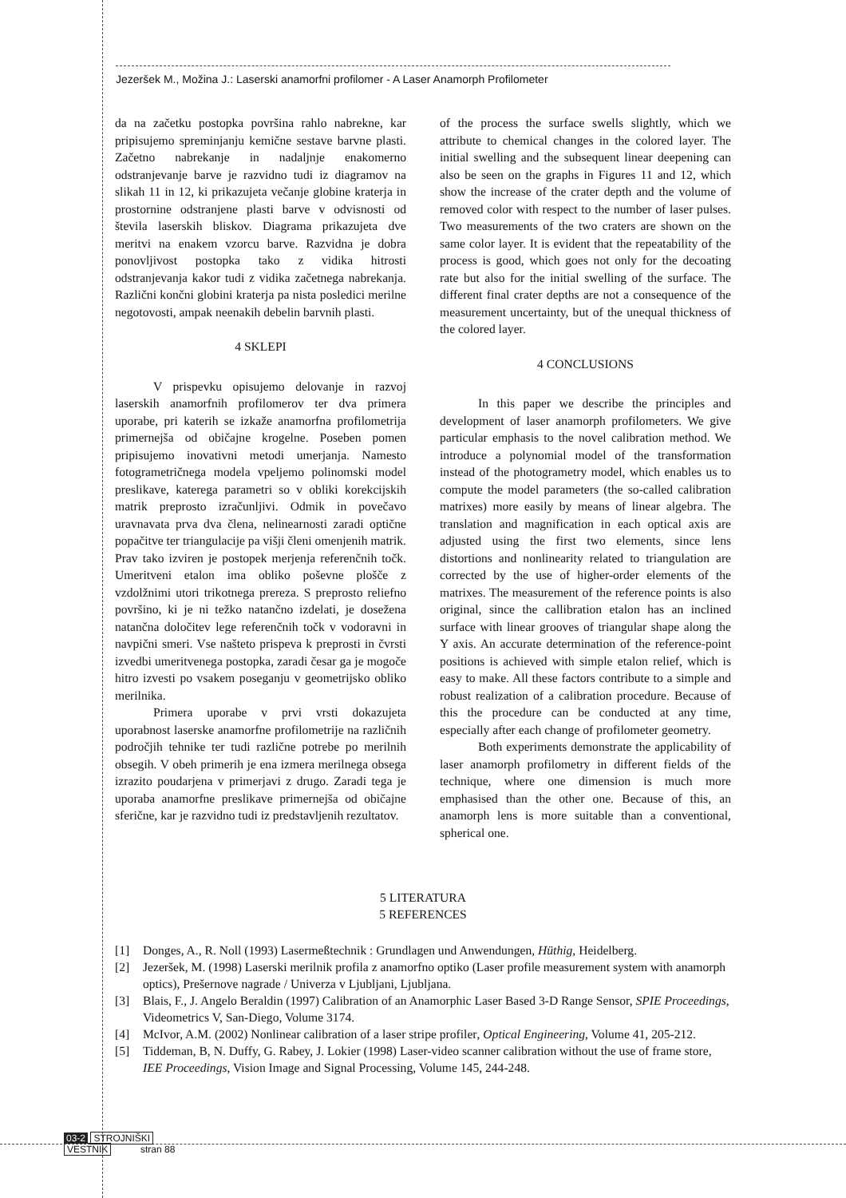Jezeršek M., Možina J.: Laserski anamorfni profilomer - A Laser Anamorph Profilometer
da na začetku postopka površina rahlo nabrekne, kar pripisujemo spreminjanju kemične sestave barvne plasti. Začetno nabrekanje in nadaljnje enakomerno odstranjevanje barve je razvidno tudi iz diagramov na slikah 11 in 12, ki prikazujeta večanje globine kraterja in prostornine odstranjene plasti barve v odvisnosti od števila laserskih bliskov. Diagrama prikazujeta dve meritvi na enakem vzorcu barve. Razvidna je dobra ponovljivost postopka tako z vidika hitrosti odstranjevanja kakor tudi z vidika začetnega nabrekanja. Različni končni globini kraterja pa nista posledici merilne negotovosti, ampak neenakih debelin barvnih plasti.
4 SKLEPI
V prispevku opisujemo delovanje in razvoj laserskih anamorfnih profilomerov ter dva primera uporabe, pri katerih se izkaže anamorfna profilometrija primernejša od običajne krogelne. Poseben pomen pripisujemo inovativni metodi umerjanja. Namesto fotogrametričnega modela vpeljemo polinomski model preslikave, katerega parametri so v obliki korekcijskih matrik preprosto izračunljivi. Odmik in povečavo uravnavata prva dva člena, nelinearnosti zaradi optične popačitve ter triangulacije pa višji členi omenjenih matrik. Prav tako izviren je postopek merjenja referenčnih točk. Umeritveni etalon ima obliko poševne plošče z vzdolžnimi utori trikotnega prereza. S preprosto reliefno površino, ki je ni težko natančno izdelati, je dosežena natančna določitev lege referenčnih točk v vodoravni in navpični smeri. Vse našteto prispeva k preprosti in čvrsti izvedbi umeritvenega postopka, zaradi česar ga je mogoče hitro izvesti po vsakem poseganju v geometrijsko obliko merilnika.
Primera uporabe v prvi vrsti dokazujeta uporabnost laserske anamorfne profilometrije na različnih področjih tehnike ter tudi različne potrebe po merilnih obsegih. V obeh primerih je ena izmera merilnega obsega izrazito poudarjena v primerjavi z drugo. Zaradi tega je uporaba anamorfne preslikave primernejša od običajne sferične, kar je razvidno tudi iz predstavljenih rezultatov.
of the process the surface swells slightly, which we attribute to chemical changes in the colored layer. The initial swelling and the subsequent linear deepening can also be seen on the graphs in Figures 11 and 12, which show the increase of the crater depth and the volume of removed color with respect to the number of laser pulses. Two measurements of the two craters are shown on the same color layer. It is evident that the repeatability of the process is good, which goes not only for the decoating rate but also for the initial swelling of the surface. The different final crater depths are not a consequence of the measurement uncertainty, but of the unequal thickness of the colored layer.
4 CONCLUSIONS
In this paper we describe the principles and development of laser anamorph profilometers. We give particular emphasis to the novel calibration method. We introduce a polynomial model of the transformation instead of the photogrametry model, which enables us to compute the model parameters (the so-called calibration matrixes) more easily by means of linear algebra. The translation and magnification in each optical axis are adjusted using the first two elements, since lens distortions and nonlinearity related to triangulation are corrected by the use of higher-order elements of the matrixes. The measurement of the reference points is also original, since the callibration etalon has an inclined surface with linear grooves of triangular shape along the Y axis. An accurate determination of the reference-point positions is achieved with simple etalon relief, which is easy to make. All these factors contribute to a simple and robust realization of a calibration procedure. Because of this the procedure can be conducted at any time, especially after each change of profilometer geometry.
Both experiments demonstrate the applicability of laser anamorph profilometry in different fields of the technique, where one dimension is much more emphasised than the other one. Because of this, an anamorph lens is more suitable than a conventional, spherical one.
5 LITERATURA
5 REFERENCES
[1] Donges, A., R. Noll (1993) Lasermeßtechnik : Grundlagen und Anwendungen, Hüthig, Heidelberg.
[2] Jezeršek, M. (1998) Laserski merilnik profila z anamorfno optiko (Laser profile measurement system with anamorph optics), Prešernove nagrade / Univerza v Ljubljani, Ljubljana.
[3] Blais, F., J. Angelo Beraldin (1997) Calibration of an Anamorphic Laser Based 3-D Range Sensor, SPIE Proceedings, Videometrics V, San-Diego, Volume 3174.
[4] McIvor, A.M. (2002) Nonlinear calibration of a laser stripe profiler, Optical Engineering, Volume 41, 205-212.
[5] Tiddeman, B, N. Duffy, G. Rabey, J. Lokier (1998) Laser-video scanner calibration without the use of frame store, IEE Proceedings, Vision Image and Signal Processing, Volume 145, 244-248.
03-2 STROJNIŠKI
VESTNIK stran 88